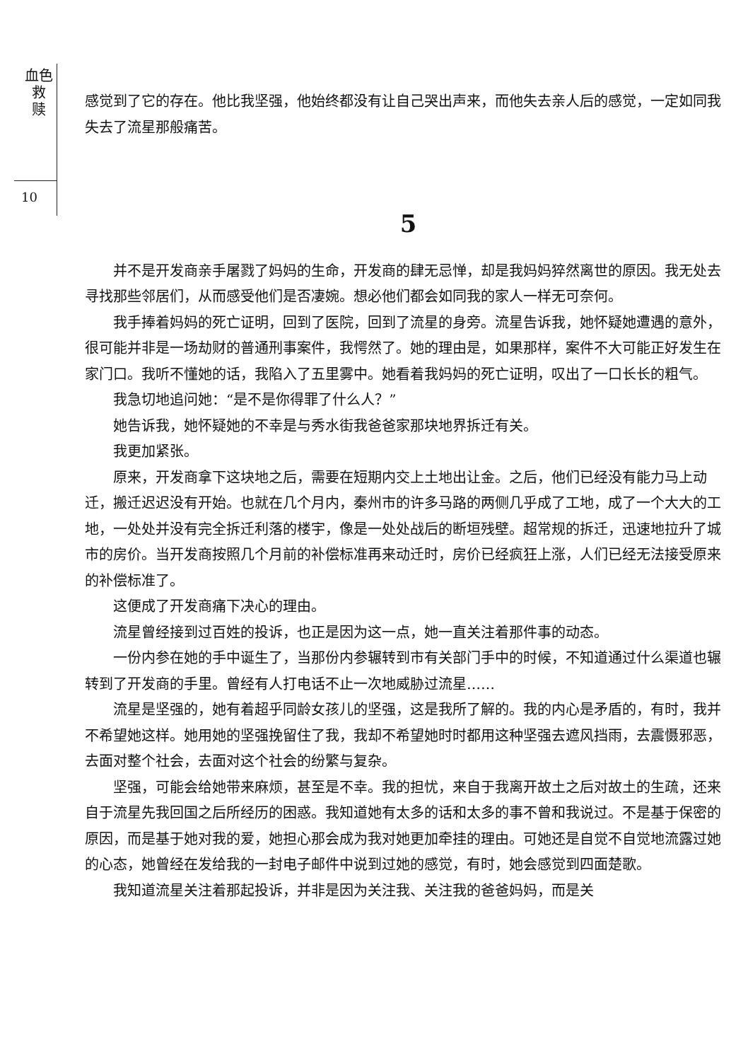血色
救
赎
10
感觉到了它的存在。他比我坚强，他始终都没有让自己哭出声来，而他失去亲人后的感觉，一定如同我失去了流星那般痛苦。
5
并不是开发商亲手屠戮了妈妈的生命，开发商的肆无忌惮，却是我妈妈猝然离世的原因。我无处去寻找那些邻居们，从而感受他们是否凄婉。想必他们都会如同我的家人一样无可奈何。
我手捧着妈妈的死亡证明，回到了医院，回到了流星的身旁。流星告诉我，她怀疑她遭遇的意外，很可能并非是一场劫财的普通刑事案件，我愕然了。她的理由是，如果那样，案件不大可能正好发生在家门口。我听不懂她的话，我陷入了五里雾中。她看着我妈妈的死亡证明，叹出了一口长长的粗气。
我急切地追问她：“是不是你得罪了什么人？”
她告诉我，她怀疑她的不幸是与秀水街我爸爸家那块地界拆迁有关。
我更加紧张。
原来，开发商拿下这块地之后，需要在短期内交上土地出让金。之后，他们已经没有能力马上动迁，搬迁迟迟没有开始。也就在几个月内，秦州市的许多马路的两侧几乎成了工地，成了一个大大的工地，一处处并没有完全拆迁利落的楼宇，像是一处处战后的断垣残壁。超常规的拆迁，迅速地拉升了城市的房价。当开发商按照几个月前的补偿标准再来动迁时，房价已经疯狂上涨，人们已经无法接受原来的补偿标准了。
这便成了开发商痛下决心的理由。
流星曾经接到过百姓的投诉，也正是因为这一点，她一直关注着那件事的动态。
一份内参在她的手中诞生了，当那份内参辗转到市有关部门手中的时候，不知道通过什么渠道也辗转到了开发商的手里。曾经有人打电话不止一次地威胁过流星……
流星是坚强的，她有着超乎同龄女孩儿的坚强，这是我所了解的。我的内心是矛盾的，有时，我并不希望她这样。她用她的坚强挽留住了我，我却不希望她时时都用这种坚强去遮风挡雨，去震慑邪恶，去面对整个社会，去面对这个社会的纷繁与复杂。
坚强，可能会给她带来麻烦，甚至是不幸。我的担忧，来自于我离开故土之后对故土的生疏，还来自于流星先我回国之后所经历的困惑。我知道她有太多的话和太多的事不曾和我说过。不是基于保密的原因，而是基于她对我的爱，她担心那会成为我对她更加牵挂的理由。可她还是自觉不自觉地流露过她的心态，她曾经在发给我的一封电子邮件中说到过她的感觉，有时，她会感觉到四面楚歌。
我知道流星关注着那起投诉，并非是因为关注我、关注我的爸爸妈妈，而是关